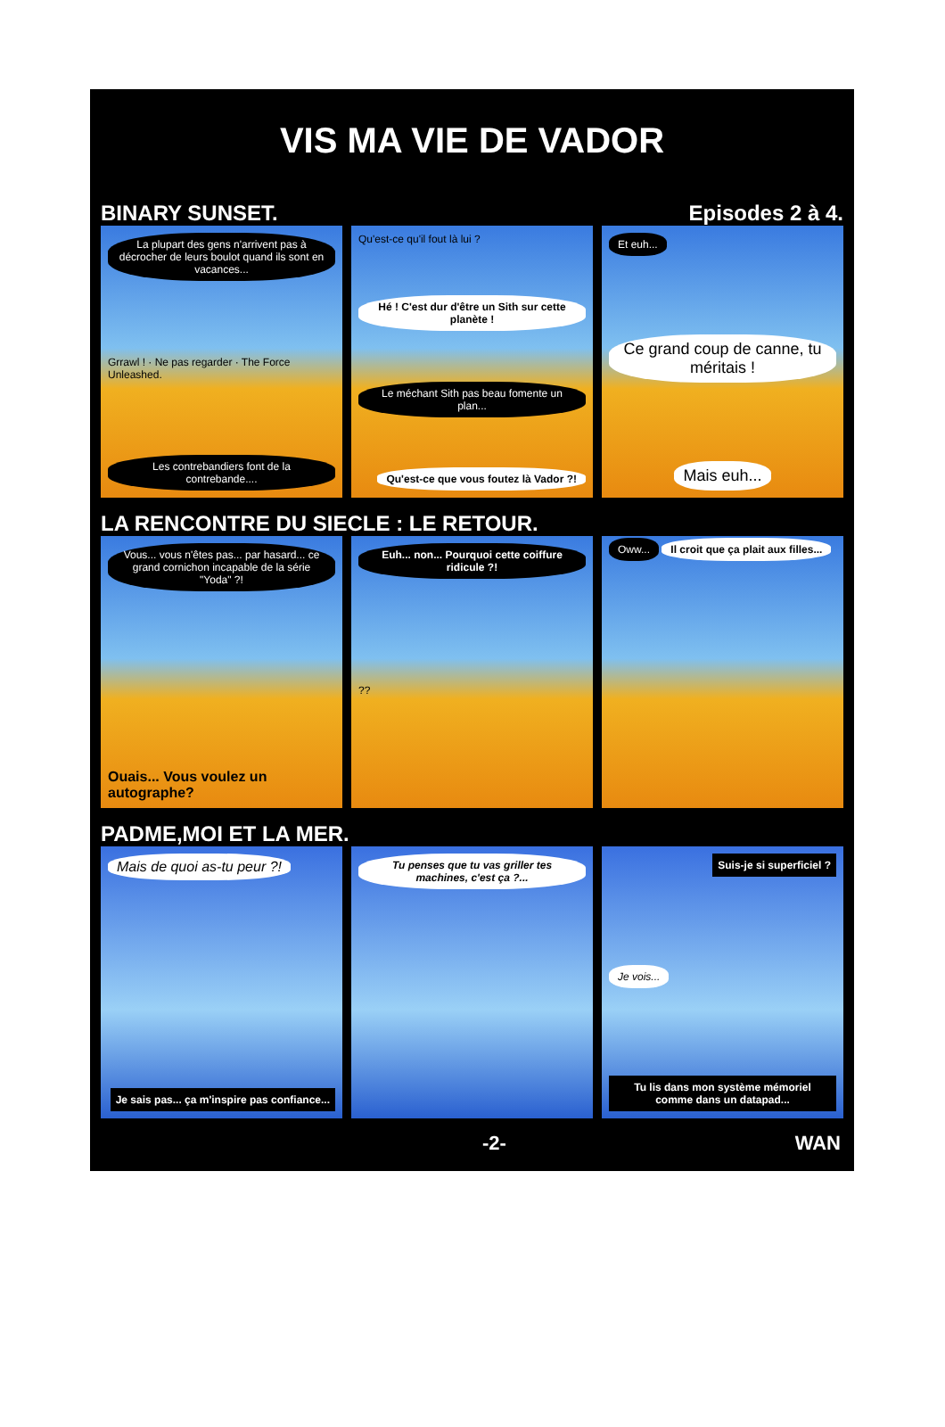VIS MA VIE DE VADOR
BINARY SUNSET. Episodes 2 à 4.
La plupart des gens n'arrivent pas à décrocher de leurs boulot quand ils sont en vacances...
Grrawl ! · Ne pas regarder · The Force Unleashed.
Les contrebandiers font de la contrebande....
Qu'est-ce qu'il fout là lui ?
Hé ! C'est dur d'être un Sith sur cette planète !
Le méchant Sith pas beau fomente un plan...
Qu'est-ce que vous foutez là Vador ?!
Et euh...
Ce grand coup de canne, tu méritais !
Mais euh...
LA RENCONTRE DU SIECLE : LE RETOUR.
Vous... vous n'êtes pas... par hasard... ce grand cornichon incapable de la série "Yoda" ?!
Ouais... Vous voulez un autographe?
Euh... non... Pourquoi cette coiffure ridicule ?!
??
Oww... Il croit que ça plait aux filles...
PADME,MOI ET LA MER.
Mais de quoi as-tu peur ?!
Je sais pas... ça m'inspire pas confiance...
Tu penses que tu vas griller tes machines, c'est ça ?...
Suis-je si superficiel ?
Je vois...
Tu lis dans mon système mémoriel comme dans un datapad...
-2- WAN